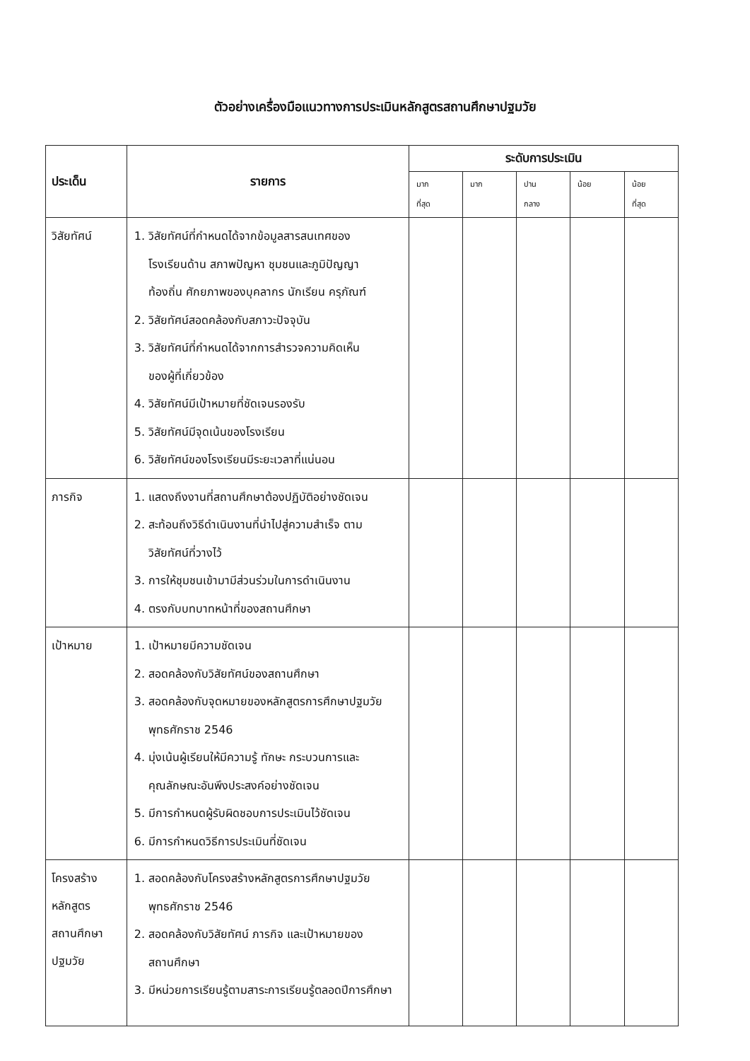ตัวอย่างเครื่องมือแนวทางการประเมินหลักสูตรสถานศึกษาปฐมวัย
| ประเด็น | รายการ | ระดับการประเมิน | | | | |
| --- | --- | --- | --- | --- | --- | --- |
| | | มาก ที่สุด | มาก | ปาน กลาง | น้อย | น้อย ที่สุด |
| วิสัยทัศน์ | 1. วิสัยทัศน์ที่กำหนดได้จากข้อมูลสารสนเทศของ โรงเรียนด้าน สภาพปัญหา ชุมชนและภูมิปัญญา ท้องถิ่น ศักยภาพของบุคลากร นักเรียน ครุภัณฑ์ 2. วิสัยทัศน์สอดคล้องกับสภาวะปัจจุบัน 3. วิสัยทัศน์ที่กำหนดได้จากการสำรวจความคิดเห็น ของผู้ที่เกี่ยวข้อง 4. วิสัยทัศน์มีเป้าหมายที่ชัดเจนรองรับ 5. วิสัยทัศน์มีจุดเน้นของโรงเรียน 6. วิสัยทัศน์ของโรงเรียนมีระยะเวลาที่แน่นอน | | | | | |
| ภารกิจ | 1. แสดงถึงงานที่สถานศึกษาต้องปฏิบัติอย่างชัดเจน 2. สะท้อนถึงวิธีดำเนินงานที่นำไปสู่ความสำเร็จ ตาม วิสัยทัศน์ที่วางไว้ 3. การให้ชุมชนเข้ามามีส่วนร่วมในการดำเนินงาน 4. ตรงกับบทบาทหน้าที่ของสถานศึกษา | | | | | |
| เป้าหมาย | 1. เป้าหมายมีความชัดเจน 2. สอดคล้องกับวิสัยทัศน์ของสถานศึกษา 3. สอดคล้องกับจุดหมายของหลักสูตรการศึกษาปฐมวัย พุทธศักราช 2546 4. มุ่งเน้นผู้เรียนให้มีความรู้ ทักษะ กระบวนการและ คุณลักษณะอันพึงประสงค์อย่างชัดเจน 5. มีการกำหนดผู้รับผิดชอบการประเมินไว้ชัดเจน 6. มีการกำหนดวิธีการประเมินที่ชัดเจน | | | | | |
| โครงสร้าง หลักสูตร สถานศึกษา ปฐมวัย | 1. สอดคล้องกับโครงสร้างหลักสูตรการศึกษาปฐมวัย พุทธศักราช 2546 2. สอดคล้องกับวิสัยทัศน์ ภารกิจ และเป้าหมายของ สถานศึกษา 3. มีหน่วยการเรียนรู้ตามสาระการเรียนรู้ตลอดปีการศึกษา | | | | | |